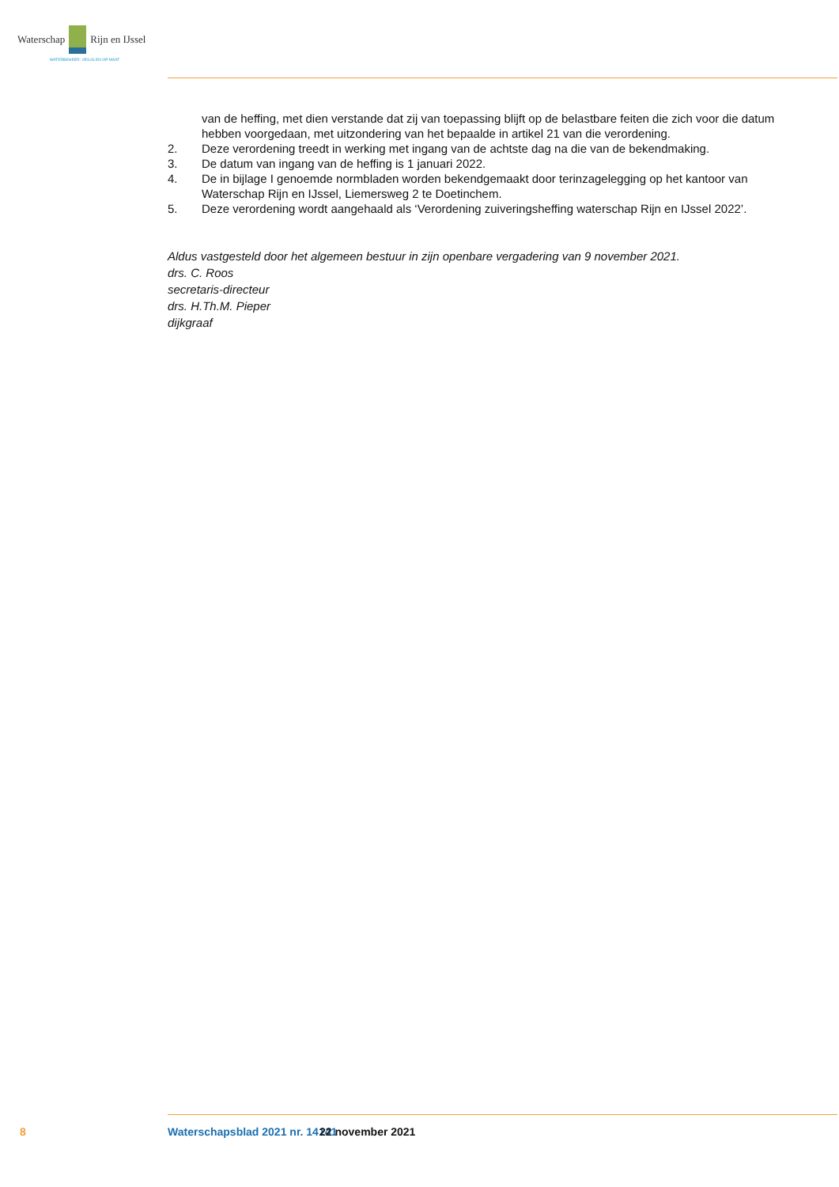Waterschap Rijn en IJssel
WATERBEHEER: VEILIG EN OP MAAT
van de heffing, met dien verstande dat zij van toepassing blijft op de belastbare feiten die zich voor die datum hebben voorgedaan, met uitzondering van het bepaalde in artikel 21 van die verordening.
2. Deze verordening treedt in werking met ingang van de achtste dag na die van de bekendmaking.
3. De datum van ingang van de heffing is 1 januari 2022.
4. De in bijlage I genoemde normbladen worden bekendgemaakt door terinzagelegging op het kantoor van Waterschap Rijn en IJssel, Liemersweg 2 te Doetinchem.
5. Deze verordening wordt aangehaald als ‘Verordening zuiveringsheffing waterschap Rijn en IJssel 2022’.
Aldus vastgesteld door het algemeen bestuur in zijn openbare vergadering van 9 november 2021.
drs. C. Roos
secretaris-directeur
drs. H.Th.M. Pieper
dijkgraaf
8 Waterschapsblad 2021 nr. 14141 22 november 2021